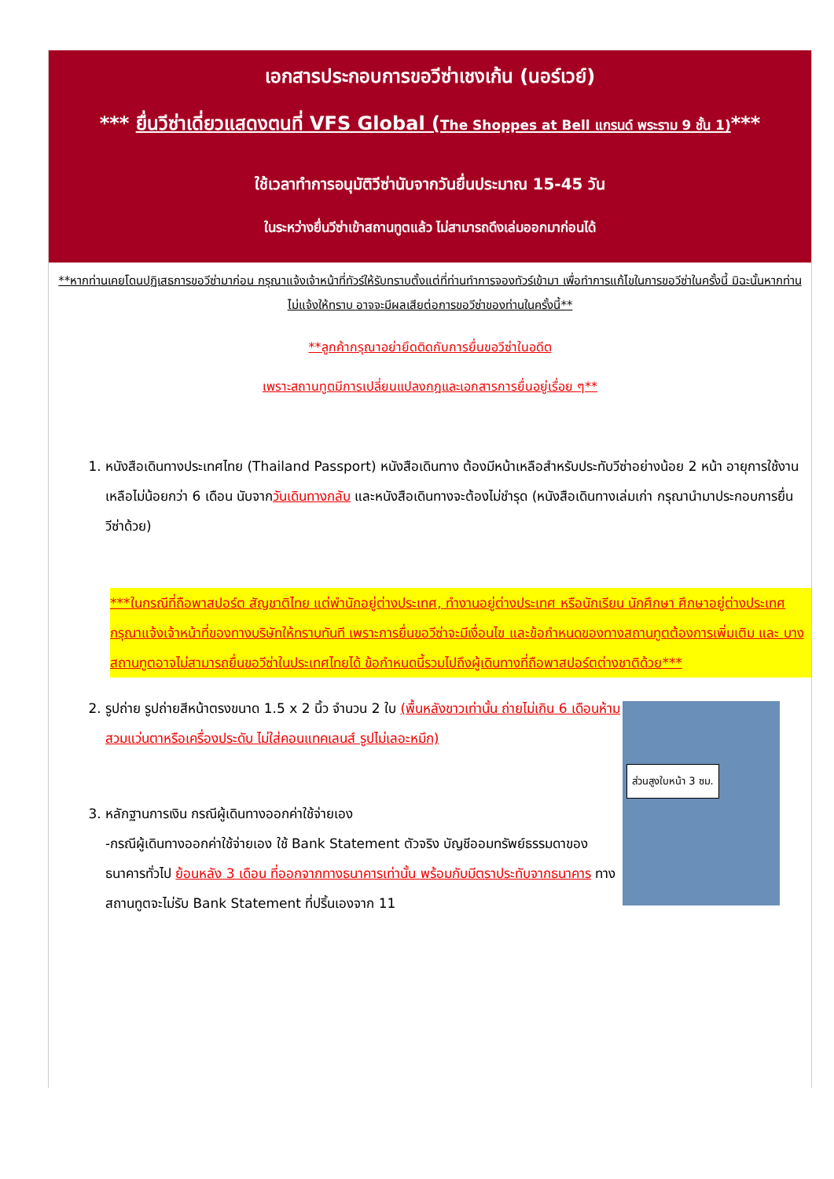เอกสารประกอบการขอวีซ่าเชงเก้น (นอร์เวย์)
*** ยื่นวีซ่าเดี่ยวแสดงตนที่ VFS Global (The Shoppes at Bell แกรนด์ พระราม 9 ชั้น 1)***
ใช้เวลาทำการอนุมัติวีซ่านับจากวันยื่นประมาณ 15-45 วัน
ในระหว่างยื่นวีซ่าเข้าสถานทูตแล้ว ไม่สามารถดึงเล่มออกมาก่อนได้
**หากท่านเคยโดนปฏิเสธการขอวีซ่ามาก่อน กรุณาแจ้งเจ้าหน้าที่ทัวร์ให้รับทราบตั้งแต่ที่ท่านทำการจองทัวร์เข้ามา เพื่อทำการแก้ไขในการขอวีซ่าในครั้งนี้ มิฉะนั้นหากท่านไม่แจ้งให้ทราบ อาจจะมีผลเสียต่อการขอวีซ่าของท่านในครั้งนี้**
**ลูกค้ากรุณาอย่ายึดติดกับการยื่นขอวีซ่าในอดีต
เพราะสถานทูตมีการเปลี่ยนแปลงกฎและเอกสารการยื่นอยู่เรื่อย ๆ**
1. หนังสือเดินทางประเทศไทย (Thailand Passport) หนังสือเดินทาง ต้องมีหน้าเหลือสำหรับประทับวีซ่าอย่างน้อย 2 หน้า อายุการใช้งานเหลือไม่น้อยกว่า 6 เดือน นับจากวันเดินทางกลับ และหนังสือเดินทางจะต้องไม่ชำรุด (หนังสือเดินทางเล่มเก่า กรุณานำมาประกอบการยื่นวีซ่าด้วย)
***ในกรณีที่ถือพาสปอร์ต สัญชาติไทย แต่พำนักอยู่ต่างประเทศ, ทำงานอยู่ต่างประเทศ หรือนักเรียน นักศึกษา ศึกษาอยู่ต่างประเทศ กรุณาแจ้งเจ้าหน้าที่ของทางบริษัทให้ทราบทันที เพราะการยื่นขอวีซ่าจะมีเงื่อนไข และข้อกำหนดของทางสถานทูตต้องการเพิ่มเติม และ บางสถานทูตอาจไม่สามารถยื่นขอวีซ่าในประเทศไทยได้ ข้อกำหนดนี้รวมไปถึงผู้เดินทางที่ถือพาสปอร์ตต่างชาติด้วย***
2.
ส่วนสูงใบหน้า 3 ซม.
รูปถ่าย รูปถ่ายสีหน้าตรงขนาด 1.5 x 2 นิ้ว จำนวน 2 ใบ (พื้นหลังขาวเท่านั้น ถ่ายไม่เกิน 6 เดือนห้ามสวมแว่นตาหรือเครื่องประดับ ไม่ใส่คอนแทคเลนส์ รูปไม่เลอะหมึก)
3. หลักฐานการเงิน กรณีผู้เดินทางออกค่าใช้จ่ายเอง
-กรณีผู้เดินทางออกค่าใช้จ่ายเอง ใช้ Bank Statement ตัวจริง บัญชีออมทรัพย์ธรรมดาของธนาคารทั่วไป ย้อนหลัง 3 เดือน ที่ออกจากทางธนาคารเท่านั้น พร้อมกับมีตราประทับจากธนาคาร ทางสถานทูตจะไม่รับ Bank Statement ที่ปริ้นเองจาก 11